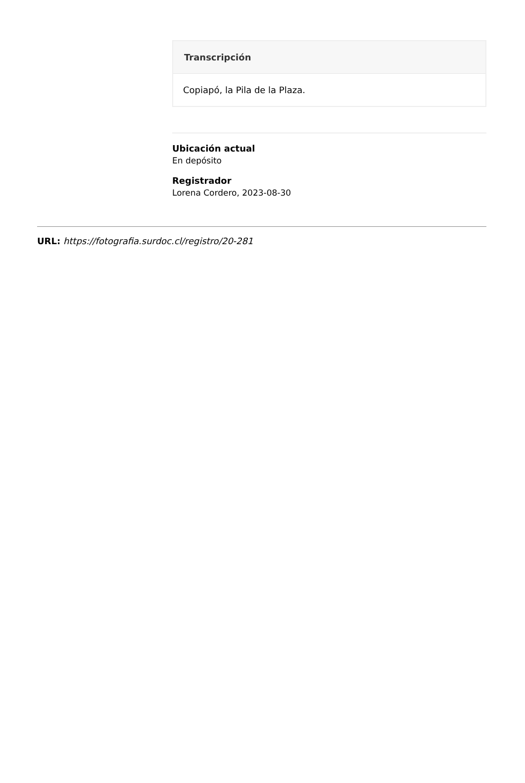Transcripción
Copiapó, la Pila de la Plaza.
Ubicación actual
En depósito
Registrador
Lorena Cordero, 2023-08-30
URL: https://fotografia.surdoc.cl/registro/20-281